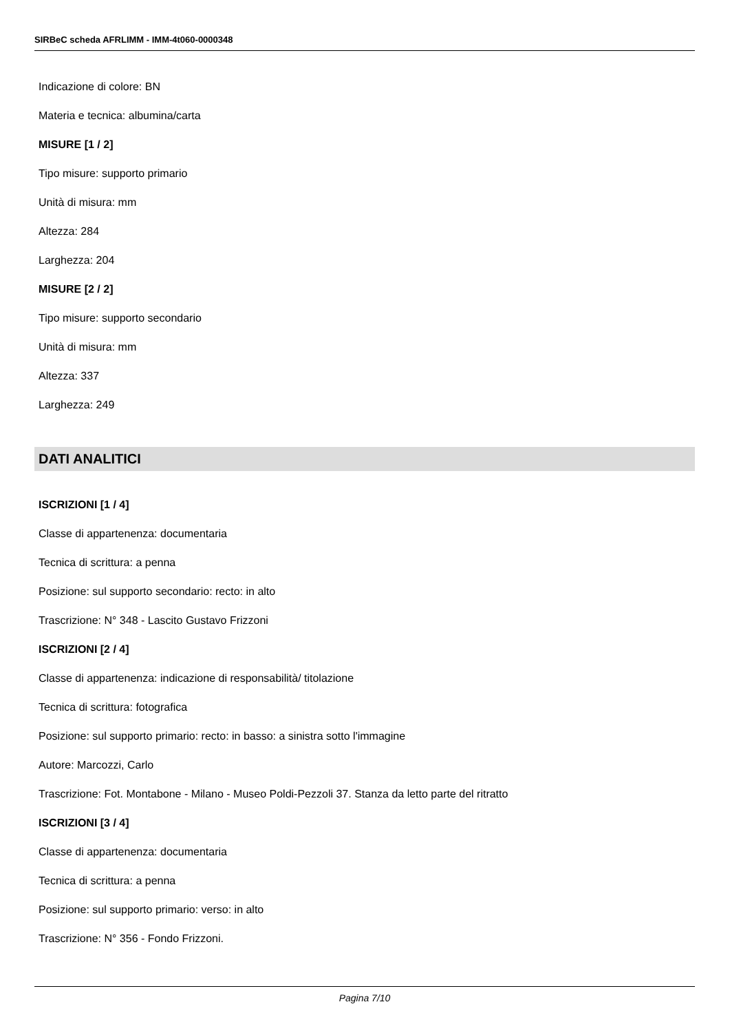SIRBeC scheda AFRLIMM - IMM-4t060-0000348
Indicazione di colore: BN
Materia e tecnica: albumina/carta
MISURE [1 / 2]
Tipo misure: supporto primario
Unità di misura: mm
Altezza: 284
Larghezza: 204
MISURE [2 / 2]
Tipo misure: supporto secondario
Unità di misura: mm
Altezza: 337
Larghezza: 249
DATI ANALITICI
ISCRIZIONI [1 / 4]
Classe di appartenenza: documentaria
Tecnica di scrittura: a penna
Posizione: sul supporto secondario: recto: in alto
Trascrizione: N° 348 - Lascito Gustavo Frizzoni
ISCRIZIONI [2 / 4]
Classe di appartenenza: indicazione di responsabilità/ titolazione
Tecnica di scrittura: fotografica
Posizione: sul supporto primario: recto: in basso: a sinistra sotto l'immagine
Autore: Marcozzi, Carlo
Trascrizione: Fot. Montabone - Milano - Museo Poldi-Pezzoli 37. Stanza da letto parte del ritratto
ISCRIZIONI [3 / 4]
Classe di appartenenza: documentaria
Tecnica di scrittura: a penna
Posizione: sul supporto primario: verso: in alto
Trascrizione: N° 356 - Fondo Frizzoni.
Pagina 7/10